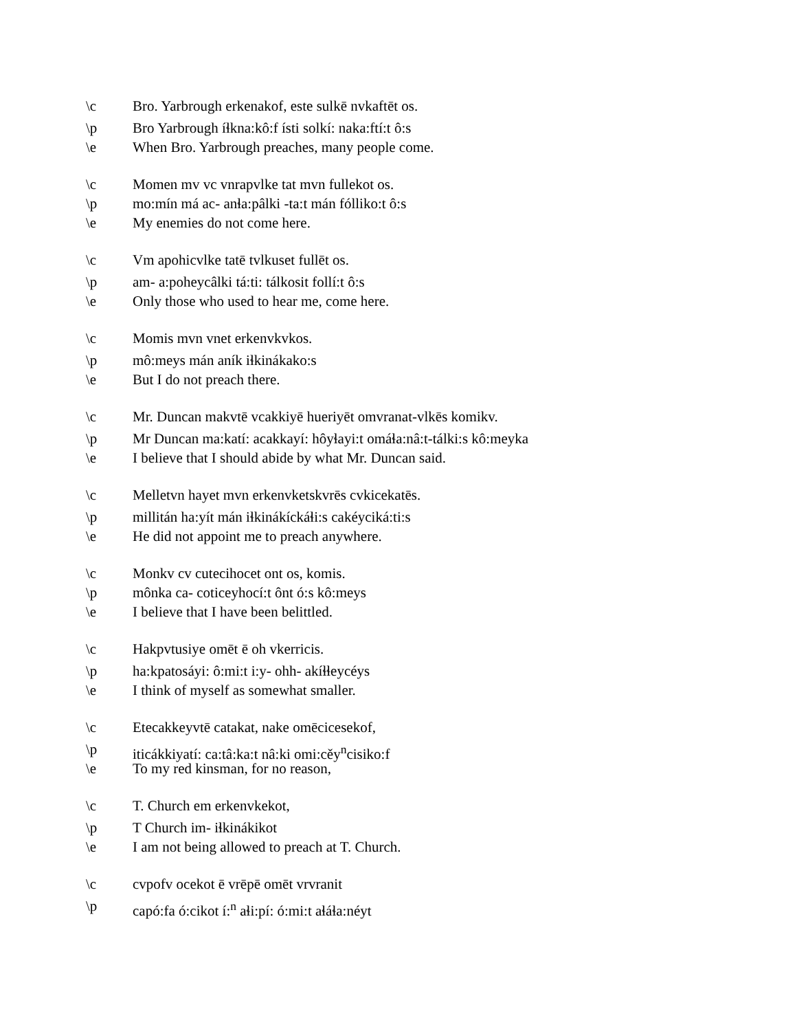\c Bro. Yarbrough erkenakof, este sulkē nvkaftēt os.
\p Bro Yarbrough íɬkna:kô:f ísti solkí: naka:ftí:t ô:s
\e When Bro. Yarbrough preaches, many people come.
\c Momen mv vc vnrapvlke tat mvn fullekot os.
\p mo:mín má ac- anɬa:pâlki -ta:t mán fólliko:t ô:s
\e My enemies do not come here.
\c Vm apohicvlke tatē tvlkuset fullēt os.
\p am- a:poheycâlki tá:ti: tálkosit follí:t ô:s
\e Only those who used to hear me, come here.
\c Momis mvn vnet erkenvkvkos.
\p mô:meys mán aník iɬkinákako:s
\e But I do not preach there.
\c Mr. Duncan makvtē vcakkiyē hueriyēt omvranat-vlkēs komikv.
\p Mr Duncan ma:katí: acakkayí: hôyɬayi:t omáɬa:nâ:t-tálki:s kô:meyka
\e I believe that I should abide by what Mr. Duncan said.
\c Melletvn hayet mvn erkenvketskvrēs cvkicekatēs.
\p millitán ha:yít mán iɬkinákíckáɬi:s cakéyciká:ti:s
\e He did not appoint me to preach anywhere.
\c Monkv cv cutecihocet ont os, komis.
\p mônka ca- coticeyhocí:t ônt ó:s kô:meys
\e I believe that I have been belittled.
\c Hakpvtusiye omēt ē oh vkerricis.
\p ha:kpatosáyi: ô:mi:t i:y- ohh- akíɬɬeycéys
\e I think of myself as somewhat smaller.
\c Etecakkeyvtē catakat, nake omēcicesekof,
\p iticákkiyatí: ca:tâ:ka:t nâ:ki omi:cěy<sup>n</sup>cisiko:f
\e To my red kinsman, for no reason,
\c T. Church em erkenvkekot,
\p T Church im- iɬkinákikot
\e I am not being allowed to preach at T. Church.
\c cvpofv ocekot ē vrēpē omēt vrvranit
\p capó:fa ó:cikot í:<sup>n</sup> aɬi:pí: ó:mi:t aɬáɬa:néyt